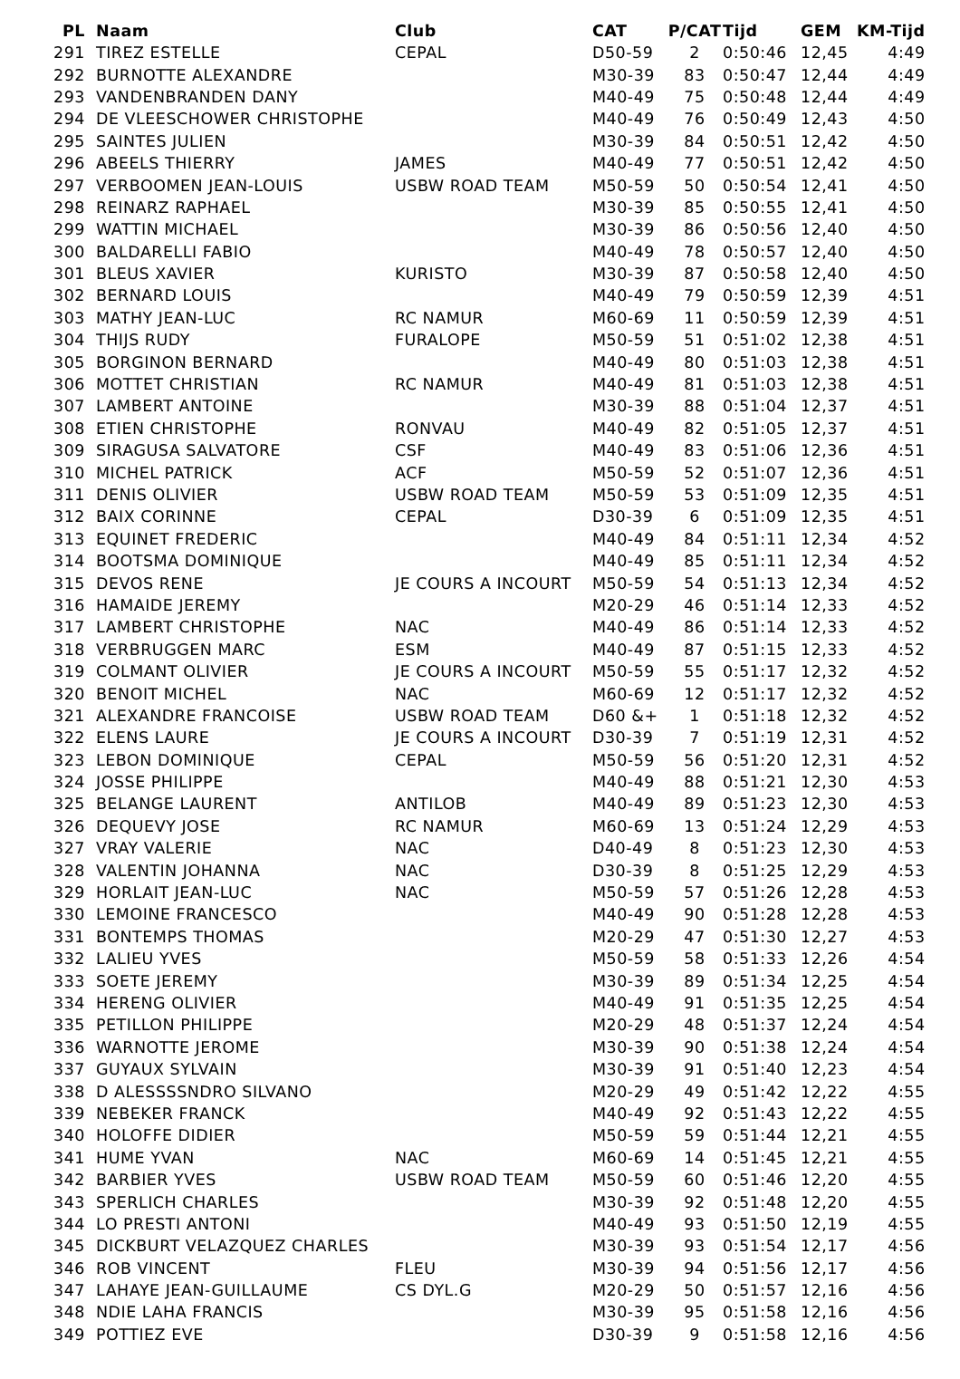| PL | Naam | Club | CAT | P/CAT | Tijd | GEM | KM-Tijd |
| --- | --- | --- | --- | --- | --- | --- | --- |
| 291 | TIREZ ESTELLE | CEPAL | D50-59 | 2 | 0:50:46 | 12,45 | 4:49 |
| 292 | BURNOTTE ALEXANDRE | | M30-39 | 83 | 0:50:47 | 12,44 | 4:49 |
| 293 | VANDENBRANDEN DANY | | M40-49 | 75 | 0:50:48 | 12,44 | 4:49 |
| 294 | DE VLEESCHOWER CHRISTOPHE | | M40-49 | 76 | 0:50:49 | 12,43 | 4:50 |
| 295 | SAINTES JULIEN | | M30-39 | 84 | 0:50:51 | 12,42 | 4:50 |
| 296 | ABEELS THIERRY | JAMES | M40-49 | 77 | 0:50:51 | 12,42 | 4:50 |
| 297 | VERBOOMEN JEAN-LOUIS | USBW ROAD TEAM | M50-59 | 50 | 0:50:54 | 12,41 | 4:50 |
| 298 | REINARZ RAPHAEL | | M30-39 | 85 | 0:50:55 | 12,41 | 4:50 |
| 299 | WATTIN MICHAEL | | M30-39 | 86 | 0:50:56 | 12,40 | 4:50 |
| 300 | BALDARELLI FABIO | | M40-49 | 78 | 0:50:57 | 12,40 | 4:50 |
| 301 | BLEUS XAVIER | KURISTO | M30-39 | 87 | 0:50:58 | 12,40 | 4:50 |
| 302 | BERNARD LOUIS | | M40-49 | 79 | 0:50:59 | 12,39 | 4:51 |
| 303 | MATHY JEAN-LUC | RC NAMUR | M60-69 | 11 | 0:50:59 | 12,39 | 4:51 |
| 304 | THIJS RUDY | FURALOPE | M50-59 | 51 | 0:51:02 | 12,38 | 4:51 |
| 305 | BORGINON BERNARD | | M40-49 | 80 | 0:51:03 | 12,38 | 4:51 |
| 306 | MOTTET CHRISTIAN | RC NAMUR | M40-49 | 81 | 0:51:03 | 12,38 | 4:51 |
| 307 | LAMBERT ANTOINE | | M30-39 | 88 | 0:51:04 | 12,37 | 4:51 |
| 308 | ETIEN CHRISTOPHE | RONVAU | M40-49 | 82 | 0:51:05 | 12,37 | 4:51 |
| 309 | SIRAGUSA SALVATORE | CSF | M40-49 | 83 | 0:51:06 | 12,36 | 4:51 |
| 310 | MICHEL PATRICK | ACF | M50-59 | 52 | 0:51:07 | 12,36 | 4:51 |
| 311 | DENIS OLIVIER | USBW ROAD TEAM | M50-59 | 53 | 0:51:09 | 12,35 | 4:51 |
| 312 | BAIX CORINNE | CEPAL | D30-39 | 6 | 0:51:09 | 12,35 | 4:51 |
| 313 | EQUINET FREDERIC | | M40-49 | 84 | 0:51:11 | 12,34 | 4:52 |
| 314 | BOOTSMA DOMINIQUE | | M40-49 | 85 | 0:51:11 | 12,34 | 4:52 |
| 315 | DEVOS RENE | JE COURS A INCOURT | M50-59 | 54 | 0:51:13 | 12,34 | 4:52 |
| 316 | HAMAIDE JEREMY | | M20-29 | 46 | 0:51:14 | 12,33 | 4:52 |
| 317 | LAMBERT CHRISTOPHE | NAC | M40-49 | 86 | 0:51:14 | 12,33 | 4:52 |
| 318 | VERBRUGGEN MARC | ESM | M40-49 | 87 | 0:51:15 | 12,33 | 4:52 |
| 319 | COLMANT OLIVIER | JE COURS A INCOURT | M50-59 | 55 | 0:51:17 | 12,32 | 4:52 |
| 320 | BENOIT MICHEL | NAC | M60-69 | 12 | 0:51:17 | 12,32 | 4:52 |
| 321 | ALEXANDRE FRANCOISE | USBW ROAD TEAM | D60 &+ | 1 | 0:51:18 | 12,32 | 4:52 |
| 322 | ELENS LAURE | JE COURS A INCOURT | D30-39 | 7 | 0:51:19 | 12,31 | 4:52 |
| 323 | LEBON DOMINIQUE | CEPAL | M50-59 | 56 | 0:51:20 | 12,31 | 4:52 |
| 324 | JOSSE PHILIPPE | | M40-49 | 88 | 0:51:21 | 12,30 | 4:53 |
| 325 | BELANGE LAURENT | ANTILOB | M40-49 | 89 | 0:51:23 | 12,30 | 4:53 |
| 326 | DEQUEVY JOSE | RC NAMUR | M60-69 | 13 | 0:51:24 | 12,29 | 4:53 |
| 327 | VRAY VALERIE | NAC | D40-49 | 8 | 0:51:23 | 12,30 | 4:53 |
| 328 | VALENTIN JOHANNA | NAC | D30-39 | 8 | 0:51:25 | 12,29 | 4:53 |
| 329 | HORLAIT JEAN-LUC | NAC | M50-59 | 57 | 0:51:26 | 12,28 | 4:53 |
| 330 | LEMOINE FRANCESCO | | M40-49 | 90 | 0:51:28 | 12,28 | 4:53 |
| 331 | BONTEMPS THOMAS | | M20-29 | 47 | 0:51:30 | 12,27 | 4:53 |
| 332 | LALIEU YVES | | M50-59 | 58 | 0:51:33 | 12,26 | 4:54 |
| 333 | SOETE JEREMY | | M30-39 | 89 | 0:51:34 | 12,25 | 4:54 |
| 334 | HERENG OLIVIER | | M40-49 | 91 | 0:51:35 | 12,25 | 4:54 |
| 335 | PETILLON PHILIPPE | | M20-29 | 48 | 0:51:37 | 12,24 | 4:54 |
| 336 | WARNOTTE JEROME | | M30-39 | 90 | 0:51:38 | 12,24 | 4:54 |
| 337 | GUYAUX SYLVAIN | | M30-39 | 91 | 0:51:40 | 12,23 | 4:54 |
| 338 | D ALESSSSNDRO SILVANO | | M20-29 | 49 | 0:51:42 | 12,22 | 4:55 |
| 339 | NEBEKER FRANCK | | M40-49 | 92 | 0:51:43 | 12,22 | 4:55 |
| 340 | HOLOFFE DIDIER | | M50-59 | 59 | 0:51:44 | 12,21 | 4:55 |
| 341 | HUME YVAN | NAC | M60-69 | 14 | 0:51:45 | 12,21 | 4:55 |
| 342 | BARBIER YVES | USBW ROAD TEAM | M50-59 | 60 | 0:51:46 | 12,20 | 4:55 |
| 343 | SPERLICH CHARLES | | M30-39 | 92 | 0:51:48 | 12,20 | 4:55 |
| 344 | LO PRESTI ANTONI | | M40-49 | 93 | 0:51:50 | 12,19 | 4:55 |
| 345 | DICKBURT VELAZQUEZ CHARLES | | M30-39 | 93 | 0:51:54 | 12,17 | 4:56 |
| 346 | ROB VINCENT | FLEU | M30-39 | 94 | 0:51:56 | 12,17 | 4:56 |
| 347 | LAHAYE JEAN-GUILLAUME | CS DYL.G | M20-29 | 50 | 0:51:57 | 12,16 | 4:56 |
| 348 | NDIE LAHA FRANCIS | | M30-39 | 95 | 0:51:58 | 12,16 | 4:56 |
| 349 | POTTIEZ EVE | | D30-39 | 9 | 0:51:58 | 12,16 | 4:56 |